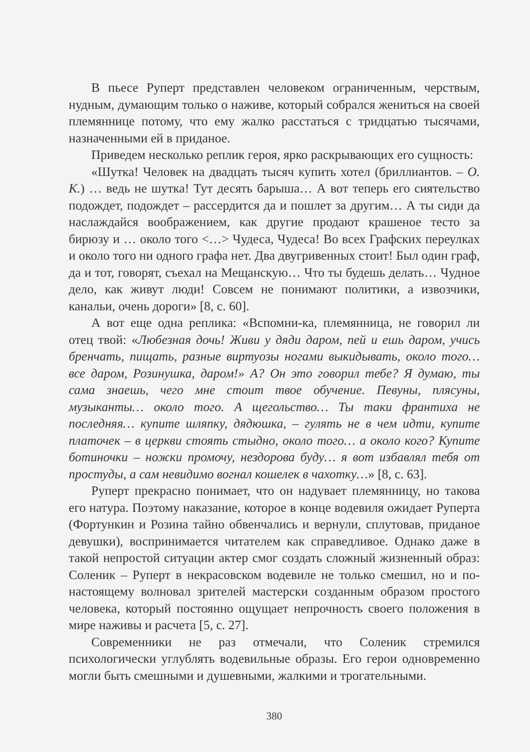В пьесе Руперт представлен человеком ограниченным, черствым, нудным, думающим только о наживе, который собрался жениться на своей племяннице потому, что ему жалко расстаться с тридцатью тысячами, назначенными ей в приданое.
Приведем несколько реплик героя, ярко раскрывающих его сущность:
«Шутка! Человек на двадцать тысяч купить хотел (бриллиантов. – О. К.) … ведь не шутка! Тут десять барыша… А вот теперь его сиятельство подождет, подождет – рассердится да и пошлет за другим… А ты сиди да наслаждайся воображением, как другие продают крашеное тесто за бирюзу и … около того <…> Чудеса, Чудеса! Во всех Графских переулках и около того ни одного графа нет. Два двугривенных стоит! Был один граф, да и тот, говорят, съехал на Мещанскую… Что ты будешь делать… Чудное дело, как живут люди! Совсем не понимают политики, а извозчики, канальи, очень дороги» [8, с. 60].
А вот еще одна реплика: «Вспомни-ка, племянница, не говорил ли отец твой: «Любезная дочь! Живи у дяди даром, пей и ешь даром, учись бренчать, пищать, разные виртуозы ногами выкидывать, около того… все даром, Розинушка, даром!» А? Он это говорил тебе? Я думаю, ты сама знаешь, чего мне стоит твое обучение. Певуны, плясуны, музыканты… около того. А щегольство… Ты таки франтиха не последняя… купите шляпку, дядюшка, – гулять не в чем идти, купите платочек – в церкви стоять стыдно, около того… а около кого? Купите ботиночки – ножки промочу, нездорова буду… я вот избавлял тебя от простуды, а сам невидимо вогнал кошелек в чахотку…» [8, с. 63].
Руперт прекрасно понимает, что он надувает племянницу, но такова его натура. Поэтому наказание, которое в конце водевиля ожидает Руперта (Фортункин и Розина тайно обвенчались и вернули, сплутовав, приданое девушки), воспринимается читателем как справедливое. Однако даже в такой непростой ситуации актер смог создать сложный жизненный образ: Соленик – Руперт в некрасовском водевиле не только смешил, но и по-настоящему волновал зрителей мастерски созданным образом простого человека, который постоянно ощущает непрочность своего положения в мире наживы и расчета [5, с. 27].
Современники не раз отмечали, что Соленик стремился психологически углублять водевильные образы. Его герои одновременно могли быть смешными и душевными, жалкими и трогательными.
380